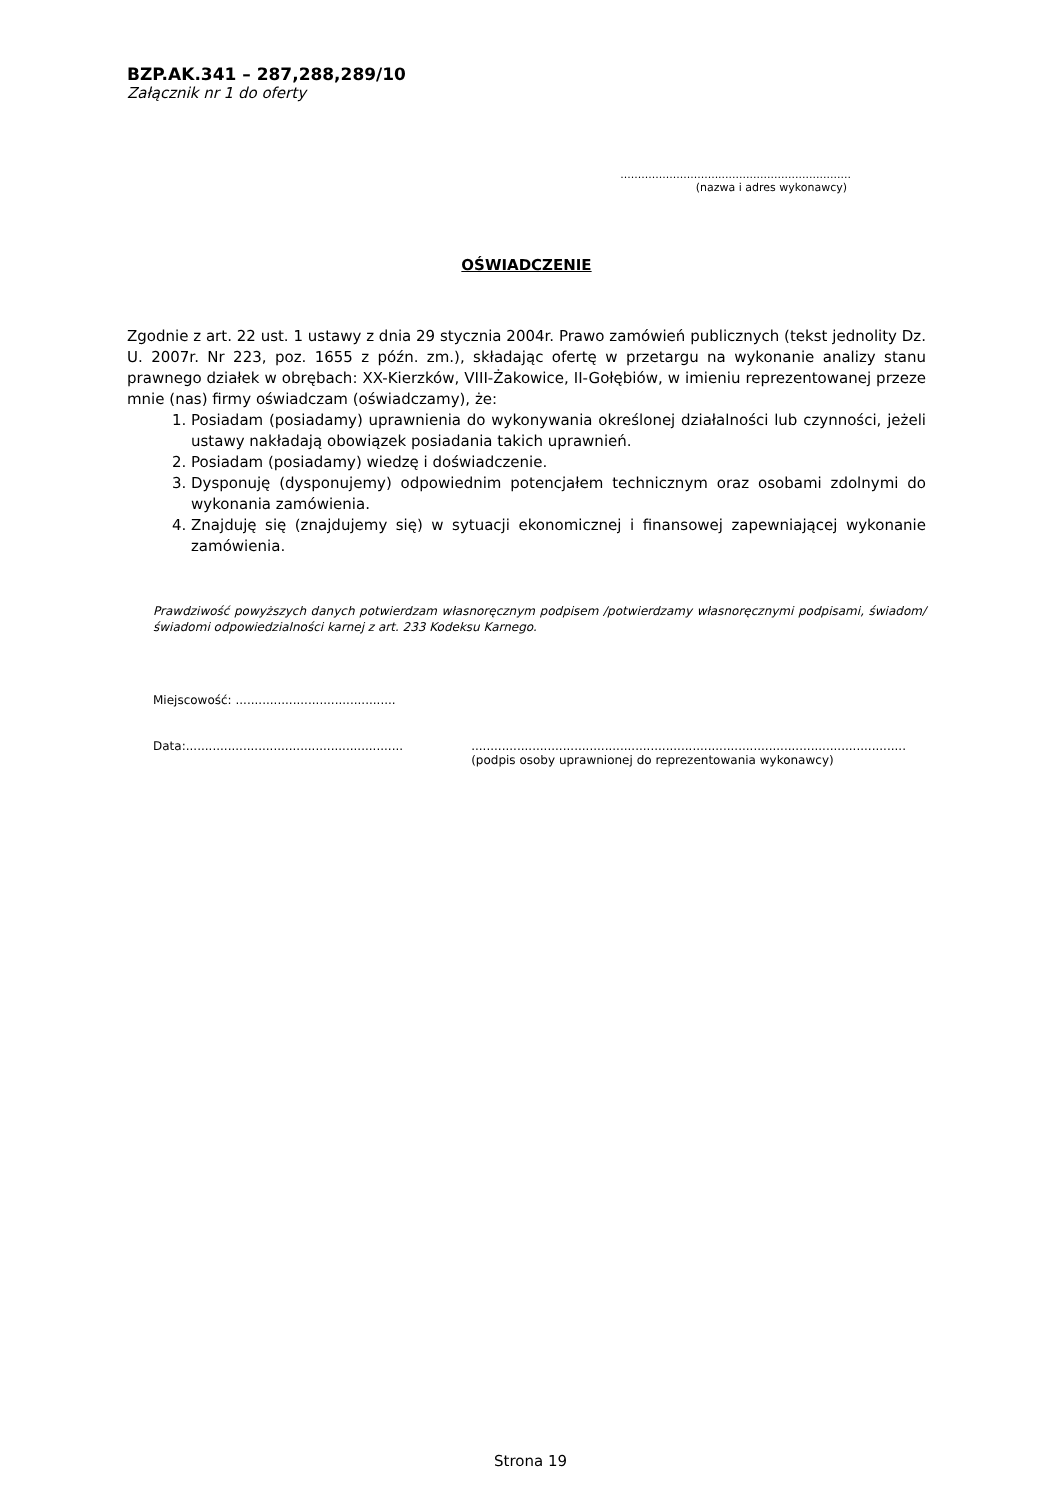BZP.AK.341 – 287,288,289/10
Załącznik nr 1 do oferty
..................................................................
(nazwa i adres wykonawcy)
OŚWIADCZENIE
Zgodnie z art. 22 ust. 1 ustawy z dnia 29 stycznia 2004r. Prawo zamówień publicznych (tekst jednolity Dz. U. 2007r. Nr 223, poz. 1655 z późn. zm.), składając ofertę w przetargu na wykonanie analizy stanu prawnego działek w obrębach: XX-Kierzków, VIII-Żakowice, II-Gołębiów, w imieniu reprezentowanej przeze mnie (nas) firmy oświadczam (oświadczamy), że:
1. Posiadam (posiadamy) uprawnienia do wykonywania określonej działalności lub czynności, jeżeli ustawy nakładają obowiązek posiadania takich uprawnień.
2. Posiadam (posiadamy) wiedzę i doświadczenie.
3. Dysponuję (dysponujemy) odpowiednim potencjałem technicznym oraz osobami zdolnymi do wykonania zamówienia.
4. Znajduję się (znajdujemy się) w sytuacji ekonomicznej i finansowej zapewniającej wykonanie zamówienia.
Prawdziwość powyższych danych potwierdzam własnoręcznym podpisem /potwierdzamy własnoręcznymi podpisami, świadom/świadomi odpowiedzialności karnej z art. 233 Kodeksu Karnego.
Miejscowość: ..........................................
Data:...........................................................................................................................................................................
(podpis osoby uprawnionej do reprezentowania wykonawcy)
Strona 19